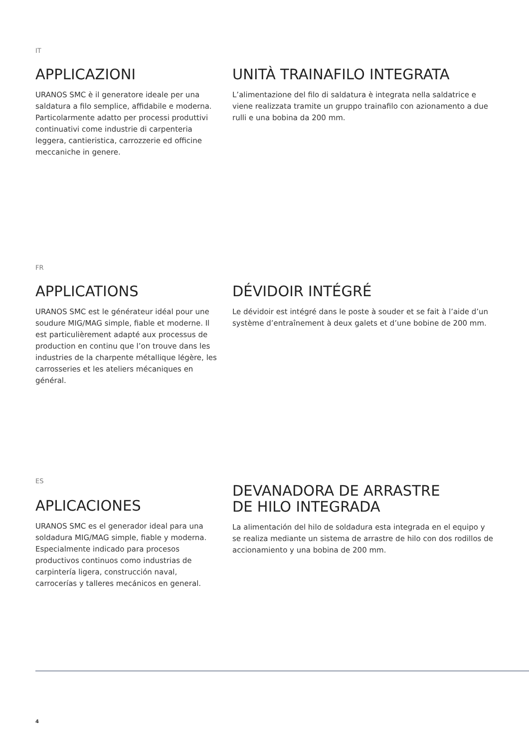IT
APPLICAZIONI
URANOS SMC è il generatore ideale per una saldatura a filo semplice, affidabile e moderna. Particolarmente adatto per processi produttivi continuativi come industrie di carpenteria leggera, cantieristica, carrozzerie ed officine meccaniche in genere.
UNITÀ TRAINAFILO INTEGRATA
L’alimentazione del filo di saldatura è integrata nella saldatrice e viene realizzata tramite un gruppo trainafilo con azionamento a due rulli e una bobina da 200 mm.
FR
APPLICATIONS
URANOS SMC est le générateur idéal pour une soudure MIG/MAG simple, fiable et moderne. Il est particulièrement adapté aux processus de production en continu que l’on trouve dans les industries de la charpente métallique légère, les carrosseries et les ateliers mécaniques en général.
DÉVIDOIR INTÉGRÉ
Le dévidoir est intégré dans le poste à souder et se fait à l’aide d’un système d’entraînement à deux galets et d’une bobine de 200 mm.
ES
APLICACIONES
URANOS SMC es el generador ideal para una soldadura MIG/MAG simple, fiable y moderna. Especialmente indicado para procesos productivos continuos como industrias de carpintería ligera, construcción naval, carrocerías y talleres mecánicos en general.
DEVANADORA DE ARRASTRE
DE HILO INTEGRADA
La alimentación del hilo de soldadura esta integrada en el equipo y se realiza mediante un sistema de arrastre de hilo con dos rodillos de accionamiento y una bobina de 200 mm.
4